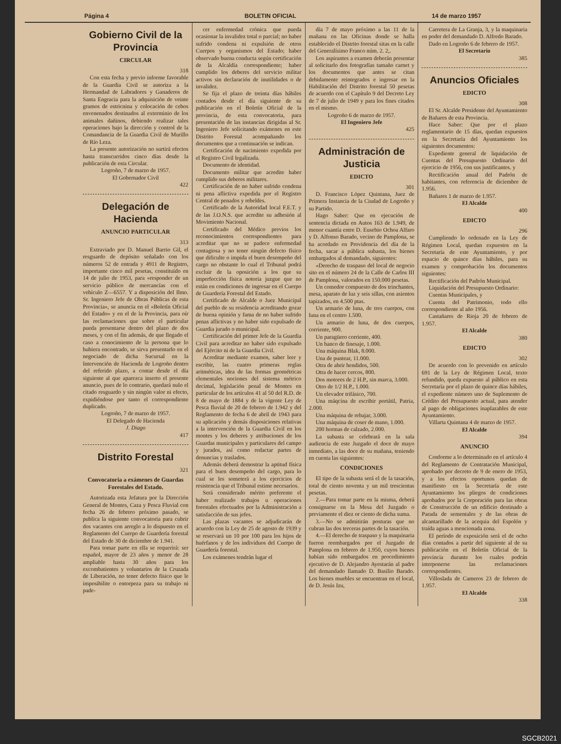Página 4 BOLETIN OFICIAL 14 de marzo 1957
Gobierno Civil de la Provincia
CIRCULAR
318
Con esta fecha y previo informe favorable de la Guardia Civil se autoriza a la Hermandad de Labradores y Ganaderos de Santa Engracia para la adquisición de veinte gramos de estricnina y colocación de cebos envenenados destinados al exterminio de los animales dañinos, debiendo realizar tales operaciones bajo la dirección y control de la Comandancia de la Guardia Civil de Murillo de Río Leza.
La presente autorización no surtirá efectos hasta transcurridos cinco días desde la publicación de esta Circular.
Logroño, 7 de marzo de 1957.
El Gobernador Civil
422
Delegación de Hacienda
ANUNCIO PARTICULAR
313
Extraviado por D. Manuel Barrio Gil, el resguardo de depósito señalado con los números 52 de entrada y 4911 de Registro, importante cinco mil pesetas, constituído en 14 de julio de 1953, para «responder de un servicio público de mercancías con el vehículo Z—6557. Y a disposición del Ilmo. Sr. Ingeniero Jefe de Obras Públicas de esta Provincia», se anuncia en el «Boletín Oficial del Estado» y en el de la Provincia, para oír las reclamaciones que sobre el particular pueda presentarse dentro del plazo de dos meses, y con el fin además, de que llegado el caso a conocimiento de la persona que lo hubiera encontrado, se sirva presentarlo en el negociado de dicha Sucursal en la Intervención de Hacienda de Logroño dentro del referido plazo, a contar desde el día siguiente al que aparezca inserto el presente anuncio, pues de lo contrario, quedará nulo el citado resguardo y sin ningún valor ni efecto, expidiéndose por tanto el correspondiente duplicado.
Logroño, 7 de marzo de 1957.
El Delegado de Hacienda
J. Diago
417
Distrito Forestal
321
Convocatoria a exámenes de Guardas Forestales del Estado.
Autorizada esta Jefatura por la Dirección General de Montes, Caza y Pesca Fluvial con fecha 26 de febrero próximo pasado, se publica la siguiente convocatoria para cubrir dos vacantes con arreglo a lo dispuesto en el Reglamento del Cuerpo de Guardería forestal del Estado de 30 de diciembre de 1.941.
Para tomar parte en ella se requerirá: ser español, mayor de 23 años y menor de 28 ampliable hasta 30 años para los excombatientes y voluntarios de la Cruzada de Liberación, no tener defecto físico que le imposibilite o entorpeza para su trabajo ni pade-
cer enfermedad crónica que pueda ocasionar la invalidez total o parcial; no haber sufrido condena ni expulsión de otros Cuerpos y organismos del Estado; haber observado buena conducta según certificación de la Alcaldía correspondiente; haber cumplido los deberes del servicio militar activos sin declaración de inutilidades o de invalidez.
Se fija el plazo de treinta días hábiles contados desde el día siguiente de su publicación en el Boletín Oficial de la provincia, de esta convocatoria, para presentación de las instancias dirigidas al Sr. Ingeniero Jefe solicitando exámenes en este Distrito Forestal acompañando los documentos que a continuación se indican.
Certificación de nacimiento expedida por el Registro Civil legalizada.
Documento de identidad.
Documento militar que acredite haber cumplido sus deberes militares.
Certificación de no haber sufrido condena ni pena aflictiva expedida por el Registro Central de penados y rebeldes.
Certificado de la Autoridad local F.E.T. y de las J.O.N.S. que acredite su adhesión al Movimiento Nacional.
Certificado del Médico previos los reconocimientos correspondientes para acreditar que no se padece enfermedad contagiosa y no tener ningún defecto físico que dificulte o impida el buen desempeño del cargo no obstante lo cual el Tribunal podrá excluir de la oposición a los que su imperfección física notoria juzgue que no están en condiciones de ingresar en el Cuerpo de Guardería Forestal del Estado.
Certificado de Alcalde o Juez Municipal del pueblo de su residencia acreditando gozar de buena opinión y fama de no haber sufrido penas aflictivas y no haber sido expulsado de Guardia jurado o municipal.
Certificación del primer Jefe de la Guardia Civil para acreditar no haber sido expulsado del Ejército ni de la Guardia Civil.
Acreditar mediante examen, saber leer y escribir, las cuatro primeras reglas aritméticas, idea de las formas geométricas elementales nociones del sistema métrico decimal, legislación penal de Montes en particular de los artículos 41 al 50 del R.D. de 8 de mayo de 1884 y de la vigente Ley de Pesca fluvial de 20 de febrero de 1.942 y del Reglamento de fecha 6 de abril de 1943 para su aplicación y demás disposiciones relativas a la intervención de la Guardia Civil en los montes y los deberes y atribuciones de los Guardas municipales y particulares del campo y jurados, así como redactar partes de denuncias y traslados.
Además deberá demostrar la aptitud física para el buen desempeño del cargo, para lo cual se les someterá a los ejercicios de resistencia que el Tribunal estime necesarios.
Será considerado mérito preferente el haber realizado trabajos u operaciones forestales efectuados por la Administración a satisfacción de sus jefes.
Las plazas vacantes se adjudicarán de acuerdo con la Ley de 25 de agosto de 1939 y se reservará un 10 por 100 para los hijos de huérfanos y de los individuos del Cuerpo de Guardería forestal.
Los exámenes tendrán lugar el
día 7 de mayo próximo a las 11 de la mañana en las Oficinas donde se halla establecido el Distrito forestal sitas en la calle del Generalísimo Franco núm. 2. 2,.
Los aspirantes a examen deberán presentar al solicitarlo dos fotografías tamaño carnet y los documentos que antes se citan debidamente reintegrados e ingresar en la Habilitación del Distrito forestal 50 pesetas de acuerdo con el Capítulo 9 del Decreto Ley de 7 de julio de 1949 y para los fines citados en el mismo.
Logroño 6 de marzo de 1957.
El Ingeniero Jefe
425
Administración de Justicia
EDICTO
301
D. Francisco López Quintana, Juez de Primera Instancia de la Ciudad de Logroño y su Partido.
Hago Saber: Que en ejecución de sentencia dictada en Autos 163 de 1.949, de menor cuantía entre D. Eusebio Ochoa Alfaro y D. Alfonso Barado, vecino de Pamplona, se ha acordado en Providencia del día de la fecha, sacar a pública subasta, los bienes embargados al demandado, siguientes:
«Derecho de traspaso del local de negocio sito en el número 24 de la Calle de Carlos III de Pamplona, valorados en 150.000 pesetas.
Un comedor compuesto de dos trinchantes, mesa, aparato de luz y seis sillas, con asientos tapizados, en 4.500 ptas.
Un armario de luna, de tres cuerpos, con luna en el centro 1.500.
Un armario de luna, de dos cuerpos, corriente, 900.
Un paragüero corriente, 400.
Un banco de finesaje, 1.000.
Una máquina Blak, 8.000.
Una de puntear, 11.000.
Otra de abrir hendidos, 500.
Otra de hacer cercos, 800.
Dos motores de 2 H.P., sin marca, 3.000.
Otro de 1/2 H.P., 1.000.
Un elevador trifásico, 700.
Una máqcina de escribir portátil, Patria, 2.000.
Una máquina de rebajar, 3.000.
Una máquina de coser de mano, 1.000.
200 hormas de calzado, 2.000.
La subasta se celebrará en la sala audiencia de este Juzgado el doce de mayo inmediato, a las doce de su mañana, teniendo en cuenta las siguientes:
CONDICIONES
El tipo de la subasta será el de la tasación, total de ciento noventa y un mil trescientas pesetas.
2.—Para tomar parte en la misma, deberá consignarse en la Mesa del Juzgado o previamente el diez or ciento de dicha suma.
3.—No se admitirán posturas que no cubran las dos terceras partes de la tasación.
4.—El derecho de traspaso y la maquinaria fueron reembargados por el Juzgado de Pamplona en febrero de 1.950, cuyos bienes habían sido embargados en procedimiento ejecutivo de D. Alejandro Ayestarán al padre del demandado llamado D. Basilio Barado. Los bienes muebles se encuentran en el local, de D. Jesús Izu,
Carretera de La Granja, 3, y la maquinaria en poder del demandado D. Alfredo Barado.
Dado en Logroño 6 de febrero de 1957.
El Secretario
385
Anuncios Oficiales
EDICTO
308
El Sr. Alcalde Presidente del Ayuntamiento de Bañares de esta Provincia.
Hace Saber: Que por el plazo reglamentario de 15 días, quedan expuestos en la Secretaría del Ayuntamiento los siguientes documentos:
Expediente general de liquidación de Cuentas del Presupuesto Ordinario del ejercicio de 1956, con sus justificantes. y
Rectificación anual del Padrón de habitantes, con referencia de diciembre de 1.956.
Bañares 1 de marzo de 1.957.
El Alcalde
400
EDICTO
296
Cumpliendo lo ordenado en la Ley de Régimen Local, quedan expuestos en la Secretaría de este Ayuntamiento, y por espacio de quince días hábiles, para su examen y comprobación los documentos siguientes:
Rectificación del Padrón Municipal.
Liquidación del Presupuesto Ordinario:
Cuentas Municipales, y
Cuenta del Patrimonio, todo ello correspondiente al año 1956.
Castañares de Rioja 20 de febrero de 1.957.
El Alcalde
380
EDICTO
302
De acuerdo con lo prevenido en artículo 691 de la Ley de Régimen Local, texto refundido, queda expuesto al público en esta Secretaría por el plazo de quince días hábiles, el expediente número uno de Suplemento de Crédito del Presupuesto actual, para atender al pago de obligaciones inaplazables de este Ayuntamiento.
Villarta Quintana 4 de marzo de 1957.
El Alcalde
394
ANUNCIO
Conforme a lo determinado en el artículo 4 del Reglamento de Contratación Municipal, aprobado por decreto de 9 de enero de 1953, y a los efectos oportunos quedan de manifiesto en la Secretaría de este Ayuntamiento los pliegos de condiciones aprobados por la Corporación para las obras de Construcción de un edificio destinado a Parada de sementales y de las obras de alcantarillado de la acequia del Espolón y traída aguas a mencionada zona.
El período de exposición será el de ocho días contados a partir del siguiente al de su publicación en el Boletín Oficial de la provincia durante los cuales podrán interponerse las reclamaciones correspondientes.
Villoslada de Cameros 23 de febrero de 1.957.
El Alcalde
338
SGCB2021